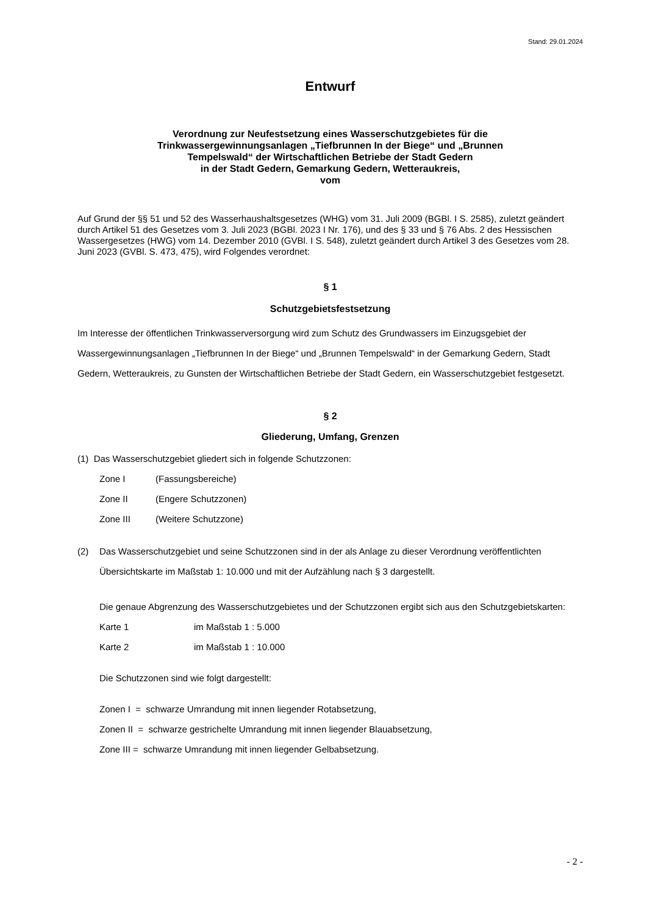Stand: 29.01.2024
Entwurf
Verordnung zur Neufestsetzung eines Wasserschutzgebietes für die
Trinkwassergewinnungsanlagen „Tiefbrunnen In der Biege“ und „Brunnen
Tempelswald“ der Wirtschaftlichen Betriebe der Stadt Gedern
in der Stadt Gedern, Gemarkung Gedern, Wetteraukreis,
vom
Auf Grund der §§ 51 und 52 des Wasserhaushaltsgesetzes (WHG) vom 31. Juli 2009 (BGBl. I S. 2585), zuletzt geändert durch Artikel 51 des Gesetzes vom 3. Juli 2023 (BGBl. 2023 I Nr. 176), und des § 33 und § 76 Abs. 2 des Hessischen Wassergesetzes (HWG) vom 14. Dezember 2010 (GVBl. I S. 548), zuletzt geändert durch Artikel 3 des Gesetzes vom 28. Juni 2023 (GVBl. S. 473, 475), wird Folgendes verordnet:
§ 1
Schutzgebietsfestsetzung
Im Interesse der öffentlichen Trinkwasserversorgung wird zum Schutz des Grundwassers im Einzugsgebiet der Wassergewinnungsanlagen „Tiefbrunnen In der Biege“ und „Brunnen Tempelswald“ in der Gemarkung Gedern, Stadt Gedern, Wetteraukreis, zu Gunsten der Wirtschaftlichen Betriebe der Stadt Gedern, ein Wasserschutzgebiet festgesetzt.
§ 2
Gliederung, Umfang, Grenzen
(1) Das Wasserschutzgebiet gliedert sich in folgende Schutzzonen:
Zone I (Fassungsbereiche)
Zone II (Engere Schutzzonen)
Zone III (Weitere Schutzzone)
(2) Das Wasserschutzgebiet und seine Schutzzonen sind in der als Anlage zu dieser Verordnung veröffentlichten Übersichtskarte im Maßstab 1: 10.000 und mit der Aufzählung nach § 3 dargestellt.
Die genaue Abgrenzung des Wasserschutzgebietes und der Schutzzonen ergibt sich aus den Schutzgebietskarten:
Karte 1 im Maßstab 1 : 5.000
Karte 2 im Maßstab 1 : 10.000
Die Schutzzonen sind wie folgt dargestellt:
Zonen I = schwarze Umrandung mit innen liegender Rotabsetzung,
Zonen II = schwarze gestrichelte Umrandung mit innen liegender Blauabsetzung,
Zone III = schwarze Umrandung mit innen liegender Gelbabsetzung.
- 2 -